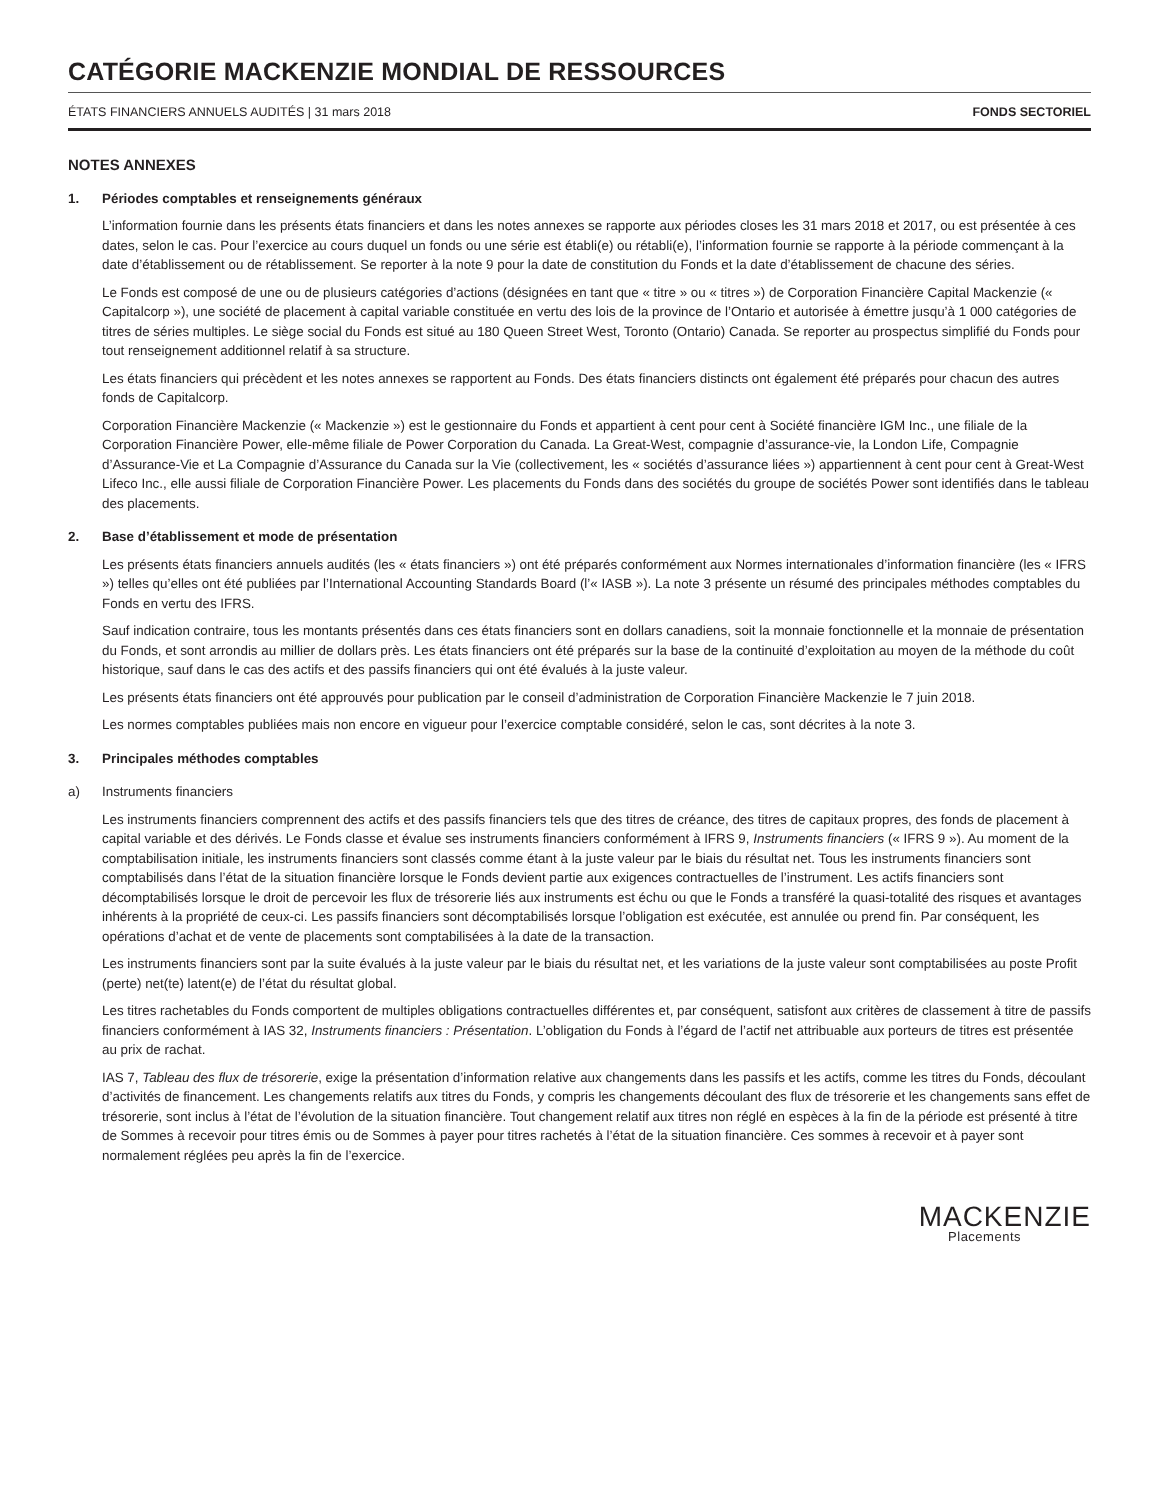CATÉGORIE MACKENZIE MONDIAL DE RESSOURCES
ÉTATS FINANCIERS ANNUELS AUDITÉS | 31 mars 2018 FONDS SECTORIEL
NOTES ANNEXES
1. Périodes comptables et renseignements généraux
L’information fournie dans les présents états financiers et dans les notes annexes se rapporte aux périodes closes les 31 mars 2018 et 2017, ou est présentée à ces dates, selon le cas. Pour l’exercice au cours duquel un fonds ou une série est établi(e) ou rétabli(e), l’information fournie se rapporte à la période commençant à la date d’établissement ou de rétablissement. Se reporter à la note 9 pour la date de constitution du Fonds et la date d’établissement de chacune des séries.
Le Fonds est composé de une ou de plusieurs catégories d’actions (désignées en tant que « titre » ou « titres ») de Corporation Financière Capital Mackenzie (« Capitalcorp »), une société de placement à capital variable constituée en vertu des lois de la province de l’Ontario et autorisée à émettre jusqu’à 1 000 catégories de titres de séries multiples. Le siège social du Fonds est situé au 180 Queen Street West, Toronto (Ontario) Canada. Se reporter au prospectus simplifié du Fonds pour tout renseignement additionnel relatif à sa structure.
Les états financiers qui précèdent et les notes annexes se rapportent au Fonds. Des états financiers distincts ont également été préparés pour chacun des autres fonds de Capitalcorp.
Corporation Financière Mackenzie (« Mackenzie ») est le gestionnaire du Fonds et appartient à cent pour cent à Société financière IGM Inc., une filiale de la Corporation Financière Power, elle-même filiale de Power Corporation du Canada. La Great-West, compagnie d’assurance-vie, la London Life, Compagnie d’Assurance-Vie et La Compagnie d’Assurance du Canada sur la Vie (collectivement, les « sociétés d’assurance liées ») appartiennent à cent pour cent à Great-West Lifeco Inc., elle aussi filiale de Corporation Financière Power. Les placements du Fonds dans des sociétés du groupe de sociétés Power sont identifiés dans le tableau des placements.
2. Base d’établissement et mode de présentation
Les présents états financiers annuels audités (les « états financiers ») ont été préparés conformément aux Normes internationales d’information financière (les « IFRS ») telles qu’elles ont été publiées par l’International Accounting Standards Board (l’« IASB »). La note 3 présente un résumé des principales méthodes comptables du Fonds en vertu des IFRS.
Sauf indication contraire, tous les montants présentés dans ces états financiers sont en dollars canadiens, soit la monnaie fonctionnelle et la monnaie de présentation du Fonds, et sont arrondis au millier de dollars près. Les états financiers ont été préparés sur la base de la continuité d’exploitation au moyen de la méthode du coût historique, sauf dans le cas des actifs et des passifs financiers qui ont été évalués à la juste valeur.
Les présents états financiers ont été approuvés pour publication par le conseil d’administration de Corporation Financière Mackenzie le 7 juin 2018.
Les normes comptables publiées mais non encore en vigueur pour l’exercice comptable considéré, selon le cas, sont décrites à la note 3.
3. Principales méthodes comptables
a) Instruments financiers
Les instruments financiers comprennent des actifs et des passifs financiers tels que des titres de créance, des titres de capitaux propres, des fonds de placement à capital variable et des dérivés. Le Fonds classe et évalue ses instruments financiers conformément à IFRS 9, Instruments financiers (« IFRS 9 »). Au moment de la comptabilisation initiale, les instruments financiers sont classés comme étant à la juste valeur par le biais du résultat net. Tous les instruments financiers sont comptabilisés dans l’état de la situation financière lorsque le Fonds devient partie aux exigences contractuelles de l’instrument. Les actifs financiers sont décomptabilisés lorsque le droit de percevoir les flux de trésorerie liés aux instruments est échu ou que le Fonds a transféré la quasi-totalité des risques et avantages inhérents à la propriété de ceux-ci. Les passifs financiers sont décomptabilisés lorsque l’obligation est exécutée, est annulée ou prend fin. Par conséquent, les opérations d’achat et de vente de placements sont comptabilisées à la date de la transaction.
Les instruments financiers sont par la suite évalués à la juste valeur par le biais du résultat net, et les variations de la juste valeur sont comptabilisées au poste Profit (perte) net(te) latent(e) de l’état du résultat global.
Les titres rachetables du Fonds comportent de multiples obligations contractuelles différentes et, par conséquent, satisfont aux critères de classement à titre de passifs financiers conformément à IAS 32, Instruments financiers : Présentation. L’obligation du Fonds à l’égard de l’actif net attribuable aux porteurs de titres est présentée au prix de rachat.
IAS 7, Tableau des flux de trésorerie, exige la présentation d’information relative aux changements dans les passifs et les actifs, comme les titres du Fonds, découlant d’activités de financement. Les changements relatifs aux titres du Fonds, y compris les changements découlant des flux de trésorerie et les changements sans effet de trésorerie, sont inclus à l’état de l’évolution de la situation financière. Tout changement relatif aux titres non réglé en espèces à la fin de la période est présenté à titre de Sommes à recevoir pour titres émis ou de Sommes à payer pour titres rachetés à l’état de la situation financière. Ces sommes à recevoir et à payer sont normalement réglées peu après la fin de l’exercice.
MACKENZIE
Placements